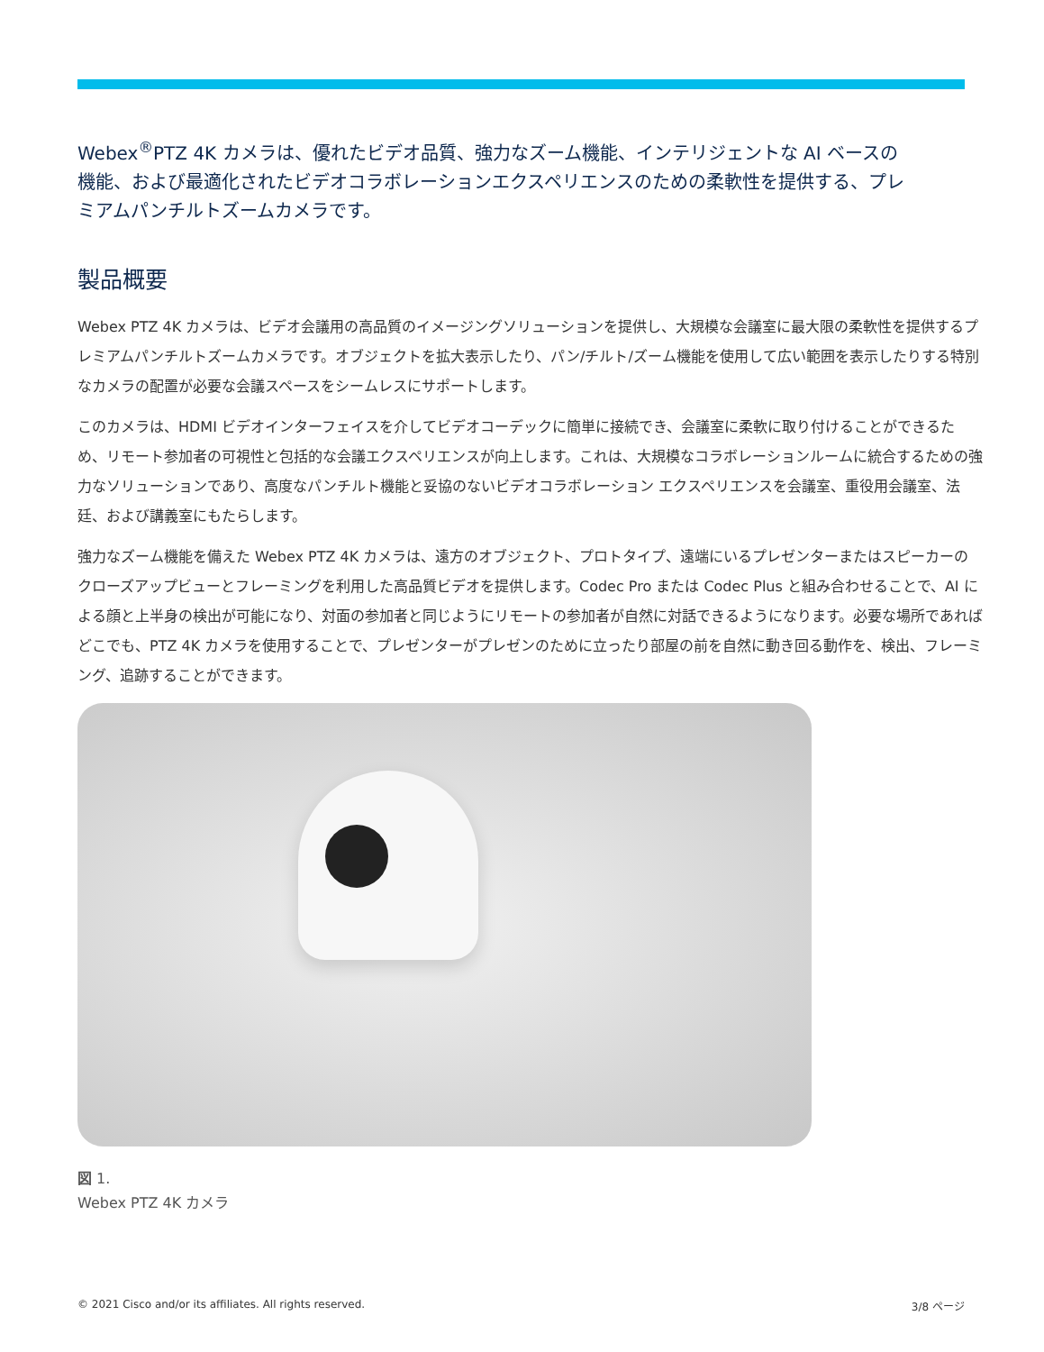Webex<sup>®</sup>PTZ 4K カメラは、優れたビデオ品質、強力なズーム機能、インテリジェントな AI ベースの機能、および最適化されたビデオコラボレーションエクスペリエンスのための柔軟性を提供する、プレミアムパンチルトズームカメラです。
製品概要
Webex PTZ 4K カメラは、ビデオ会議用の高品質のイメージングソリューションを提供し、大規模な会議室に最大限の柔軟性を提供するプレミアムパンチルトズームカメラです。オブジェクトを拡大表示したり、パン/チルト/ズーム機能を使用して広い範囲を表示したりする特別なカメラの配置が必要な会議スペースをシームレスにサポートします。
このカメラは、HDMI ビデオインターフェイスを介してビデオコーデックに簡単に接続でき、会議室に柔軟に取り付けることができるため、リモート参加者の可視性と包括的な会議エクスペリエンスが向上します。これは、大規模なコラボレーションルームに統合するための強力なソリューションであり、高度なパンチルト機能と妥協のないビデオコラボレーション エクスペリエンスを会議室、重役用会議室、法廷、および講義室にもたらします。
強力なズーム機能を備えた Webex PTZ 4K カメラは、遠方のオブジェクト、プロトタイプ、遠端にいるプレゼンターまたはスピーカーのクローズアップビューとフレーミングを利用した高品質ビデオを提供します。Codec Pro または Codec Plus と組み合わせることで、AI による顔と上半身の検出が可能になり、対面の参加者と同じようにリモートの参加者が自然に対話できるようになります。必要な場所であればどこでも、PTZ 4K カメラを使用することで、プレゼンターがプレゼンのために立ったり部屋の前を自然に動き回る動作を、検出、フレーミング、追跡することができます。
図 1.
Webex PTZ 4K カメラ
© 2021 Cisco and/or its affiliates. All rights reserved. 3/8 ページ